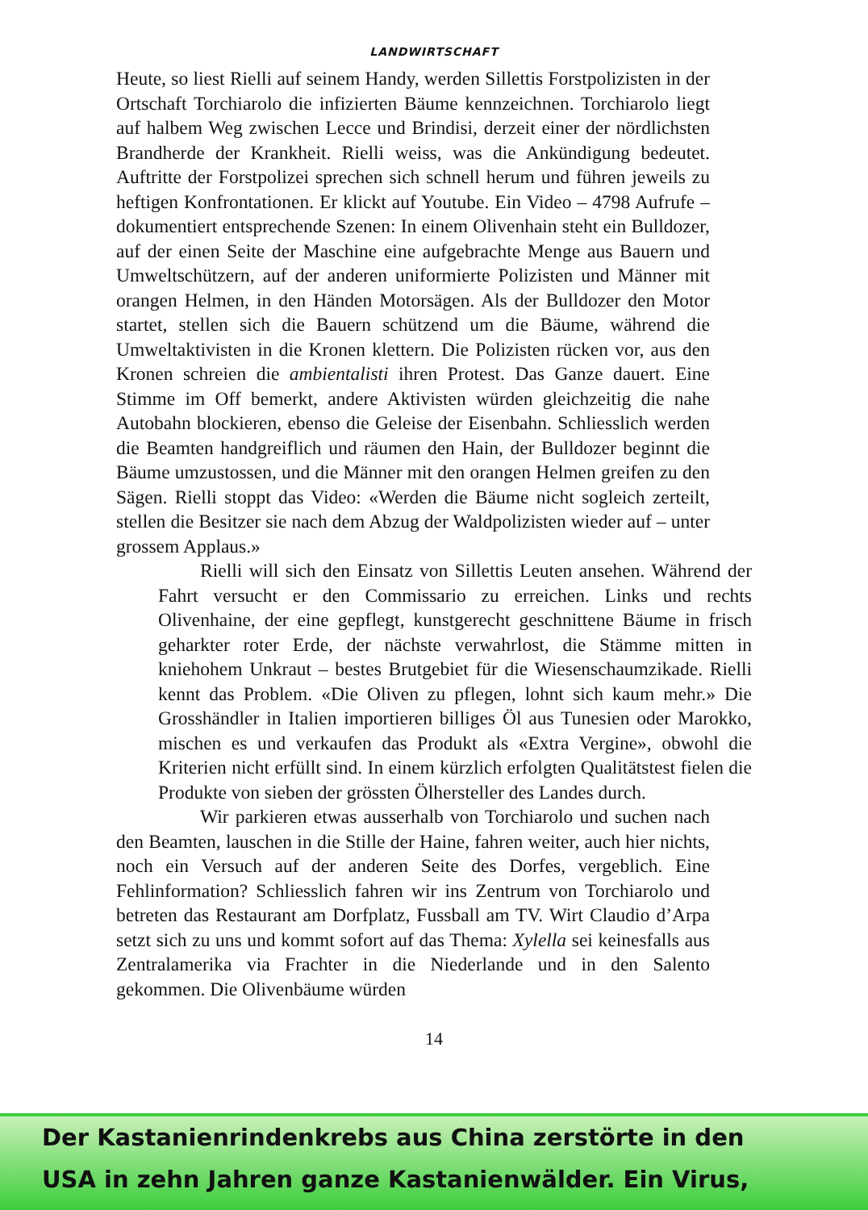LANDWIRTSCHAFT
Heute, so liest Rielli auf seinem Handy, werden Sillettis Forstpolizisten in der Ortschaft Torchiarolo die infizierten Bäume kennzeichnen. Torchiarolo liegt auf halbem Weg zwischen Lecce und Brindisi, derzeit einer der nördlichsten Brandherde der Krankheit. Rielli weiss, was die Ankündigung bedeutet. Auftritte der Forstpolizei sprechen sich schnell herum und führen jeweils zu heftigen Konfrontationen. Er klickt auf Youtube. Ein Video – 4798 Aufrufe – dokumentiert entsprechende Szenen: In einem Olivenhain steht ein Bulldozer, auf der einen Seite der Maschine eine aufgebrachte Menge aus Bauern und Umweltschützern, auf der anderen uniformierte Polizisten und Männer mit orangen Helmen, in den Händen Motorsägen. Als der Bulldozer den Motor startet, stellen sich die Bauern schützend um die Bäume, während die Umweltaktivisten in die Kronen klettern. Die Polizisten rücken vor, aus den Kronen schreien die ambientalisti ihren Protest. Das Ganze dauert. Eine Stimme im Off bemerkt, andere Aktivisten würden gleichzeitig die nahe Autobahn blockieren, ebenso die Geleise der Eisenbahn. Schliesslich werden die Beamten handgreiflich und räumen den Hain, der Bulldozer beginnt die Bäume umzustossen, und die Männer mit den orangen Helmen greifen zu den Sägen. Rielli stoppt das Video: «Werden die Bäume nicht sogleich zerteilt, stellen die Besitzer sie nach dem Abzug der Waldpolizisten wieder auf – unter grossem Applaus.»
Rielli will sich den Einsatz von Sillettis Leuten ansehen. Während der Fahrt versucht er den Commissario zu erreichen. Links und rechts Olivenhaine, der eine gepflegt, kunstgerecht geschnittene Bäume in frisch geharkter roter Erde, der nächste verwahrlost, die Stämme mitten in kniehohem Unkraut – bestes Brutgebiet für die Wiesenschaumzikade. Rielli kennt das Problem. «Die Oliven zu pflegen, lohnt sich kaum mehr.» Die Grosshändler in Italien importieren billiges Öl aus Tunesien oder Marokko, mischen es und verkaufen das Produkt als «Extra Vergine», obwohl die Kriterien nicht erfüllt sind. In einem kürzlich erfolgten Qualitätstest fielen die Produkte von sieben der grössten Ölhersteller des Landes durch.
Wir parkieren etwas ausserhalb von Torchiarolo und suchen nach den Beamten, lauschen in die Stille der Haine, fahren weiter, auch hier nichts, noch ein Versuch auf der anderen Seite des Dorfes, vergeblich. Eine Fehlinformation? Schliesslich fahren wir ins Zentrum von Torchiarolo und betreten das Restaurant am Dorfplatz, Fussball am TV. Wirt Claudio d’Arpa setzt sich zu uns und kommt sofort auf das Thema: Xylella sei keinesfalls aus Zentralamerika via Frachter in die Niederlande und in den Salento gekommen. Die Olivenbäume würden
14
Der Kastanienrindenkrebs aus China zerstörte in den
USA in zehn Jahren ganze Kastanienwälder. Ein Virus,